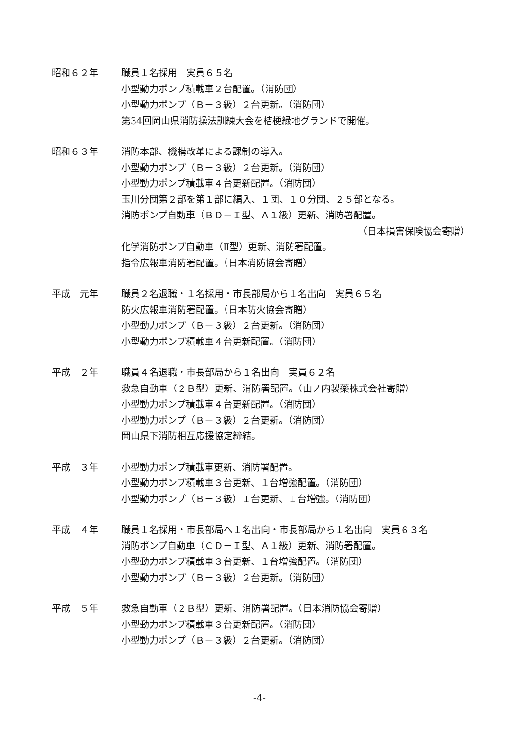昭和６２年 職員１名採用　実員６５名
小型動力ポンプ積載車２台配置。（消防団）
小型動力ポンプ（Ｂ－３級）２台更新。（消防団）
第34回岡山県消防操法訓練大会を桔梗緑地グランドで開催。
昭和６３年 消防本部、機構改革による課制の導入。
小型動力ポンプ（Ｂ－３級）２台更新。（消防団）
小型動力ポンプ積載車４台更新配置。（消防団）
玉川分団第２部を第１部に編入、１団、１０分団、２５部となる。
消防ポンプ自動車（ＢＤ－Ｉ型、Ａ１級）更新、消防署配置。
（日本損害保険協会寄贈）
化学消防ポンプ自動車（Ⅱ型）更新、消防署配置。
指令広報車消防署配置。（日本消防協会寄贈）
平成　元年 職員２名退職・１名採用・市長部局から１名出向　実員６５名
防火広報車消防署配置。（日本防火協会寄贈）
小型動力ポンプ（Ｂ－３級）２台更新。（消防団）
小型動力ポンプ積載車４台更新配置。（消防団）
平成　２年 職員４名退職・市長部局から１名出向　実員６２名
救急自動車（２Ｂ型）更新、消防署配置。（山ノ内製薬株式会社寄贈）
小型動力ポンプ積載車４台更新配置。（消防団）
小型動力ポンプ（Ｂ－３級）２台更新。（消防団）
岡山県下消防相互応援協定締結。
平成　３年 小型動力ポンプ積載車更新、消防署配置。
小型動力ポンプ積載車３台更新、１台増強配置。（消防団）
小型動力ポンプ（Ｂ－３級）１台更新、１台増強。（消防団）
平成　４年 職員１名採用・市長部局へ１名出向・市長部局から１名出向　実員６３名
消防ポンプ自動車（ＣＤ－Ｉ型、Ａ１級）更新、消防署配置。
小型動力ポンプ積載車３台更新、１台増強配置。（消防団）
小型動力ポンプ（Ｂ－３級）２台更新。（消防団）
平成　５年 救急自動車（２Ｂ型）更新、消防署配置。（日本消防協会寄贈）
小型動力ポンプ積載車３台更新配置。（消防団）
小型動力ポンプ（Ｂ－３級）２台更新。（消防団）
-4-